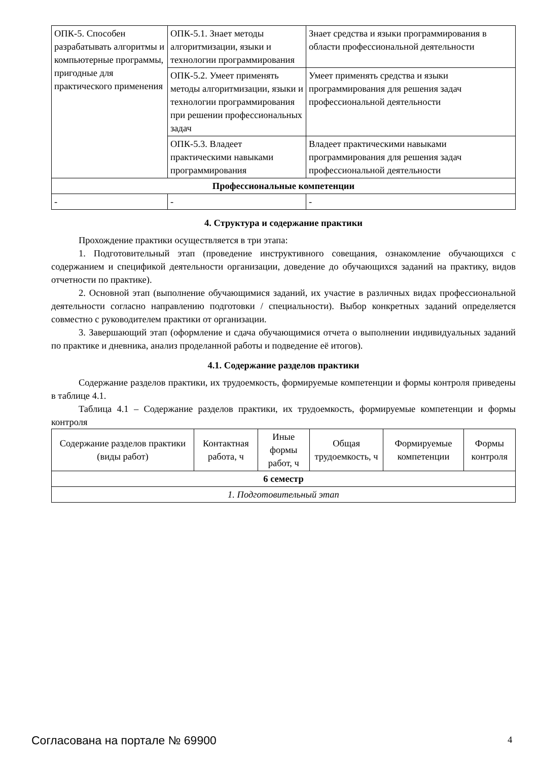| ОПК-5. Способен разрабатывать алгоритмы и компьютерные программы, пригодные для практического применения | ОПК-5.1. Знает методы алгоритмизации, языки и технологии программирования | Знает средства и языки программирования в области профессиональной деятельности |
| | ОПК-5.2. Умеет применять методы алгоритмизации, языки и технологии программирования при решении профессиональных задач | Умеет применять средства и языки программирования для решения задач профессиональной деятельности |
| | ОПК-5.3. Владеет практическими навыками программирования | Владеет практическими навыками программирования для решения задач профессиональной деятельности |
| Профессиональные компетенции | | |
| - | - | - |
4. Структура и содержание практики
Прохождение практики осуществляется в три этапа:
1. Подготовительный этап (проведение инструктивного совещания, ознакомление обучающихся с содержанием и спецификой деятельности организации, доведение до обучающихся заданий на практику, видов отчетности по практике).
2. Основной этап (выполнение обучающимися заданий, их участие в различных видах профессиональной деятельности согласно направлению подготовки / специальности). Выбор конкретных заданий определяется совместно с руководителем практики от организации.
3. Завершающий этап (оформление и сдача обучающимися отчета о выполнении индивидуальных заданий по практике и дневника, анализ проделанной работы и подведение её итогов).
4.1. Содержание разделов практики
Содержание разделов практики, их трудоемкость, формируемые компетенции и формы контроля приведены в таблице 4.1.
Таблица 4.1 – Содержание разделов практики, их трудоемкость, формируемые компетенции и формы контроля
| Содержание разделов практики (виды работ) | Контактная работа, ч | Иные формы работ, ч | Общая трудоемкость, ч | Формируемые компетенции | Формы контроля |
| --- | --- | --- | --- | --- | --- |
| 6 семестр | | | | | |
| 1. Подготовительный этап | | | | | |
Согласована на портале № 69900 4